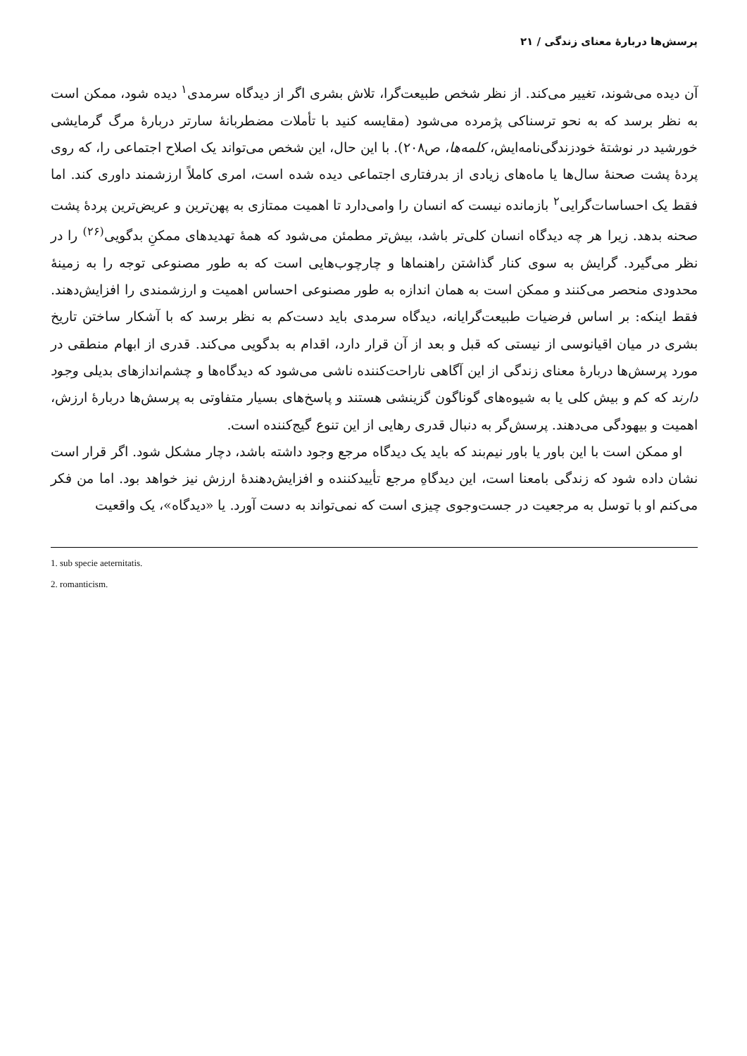پرسش‌ها دربارهٔ معنای زندگی / ۲۱
آن دیده می‌شوند، تغییر می‌کند. از نظر شخص طبیعت‌گرا، تلاش بشری اگر از دیدگاه سرمدی<sup>۱</sup> دیده شود، ممکن است به نظر برسد که به نحو ترسناکی پژمرده می‌شود (مقایسه کنید با تأملات مضطربانهٔ سارتر دربارهٔ مرگ گرمایشی خورشید در نوشتهٔ خودزندگی‌نامه‌ایش، کلمه‌ها، ص۲۰۸). با این حال، این شخص می‌تواند یک اصلاح اجتماعی را، که روی پردهٔ پشت صحنهٔ سال‌ها یا ماه‌های زیادی از بدرفتاری اجتماعی دیده شده است، امری کاملاً ارزشمند داوری کند. اما فقط یک احساسات‌گرایی<sup>۲</sup> بازمانده نیست که انسان را وامی‌دارد تا اهمیت ممتازی به پهن‌ترین و عریض‌ترین پردهٔ پشت صحنه بدهد. زیرا هر چه دیدگاه انسان کلی‌تر باشد، بیش‌تر مطمئن می‌شود که همهٔ تهدیدهای ممکنِ بدگویی<sup>(۲۶)</sup> را در نظر می‌گیرد. گرایش به سوی کنار گذاشتن راهنماها و چارچوب‌هایی است که به طور مصنوعی توجه را به زمینهٔ محدودی منحصر می‌کنند و ممکن است به همان اندازه به طور مصنوعی احساس اهمیت و ارزشمندی را افزایش‌دهند. فقط اینکه: بر اساس فرضیات طبیعت‌گرایانه، دیدگاه سرمدی باید دست‌کم به نظر برسد که با آشکار ساختن تاریخ بشری در میان اقیانوسی از نیستی که قبل و بعد از آن قرار دارد، اقدام به بدگویی می‌کند. قدری از ابهام منطقی در مورد پرسش‌ها دربارهٔ معنای زندگی از این آگاهی ناراحت‌کننده ناشی می‌شود که دیدگاه‌ها و چشم‌اندازهای بدیلی وجود دارند که کم و بیش کلی یا به شیوه‌های گوناگون گزینشی هستند و پاسخ‌های بسیار متفاوتی به پرسش‌ها دربارهٔ ارزش، اهمیت و بیهودگی می‌دهند. پرسش‌گر به دنبال قدری رهایی از این تنوع گیج‌کننده است.
او ممکن است با این باور یا باور نیم‌بند که باید یک دیدگاه مرجع وجود داشته باشد، دچار مشکل شود. اگر قرار است نشان داده شود که زندگی بامعنا است، این دیدگاهِ مرجع تأییدکننده و افزایش‌دهندهٔ ارزش نیز خواهد بود. اما من فکر می‌کنم او با توسل به مرجعیت در جست‌وجوی چیزی است که نمی‌تواند به دست آورد. یا «دیدگاه»، یک واقعیت
1. sub specie aeternitatis.
2. romanticism.